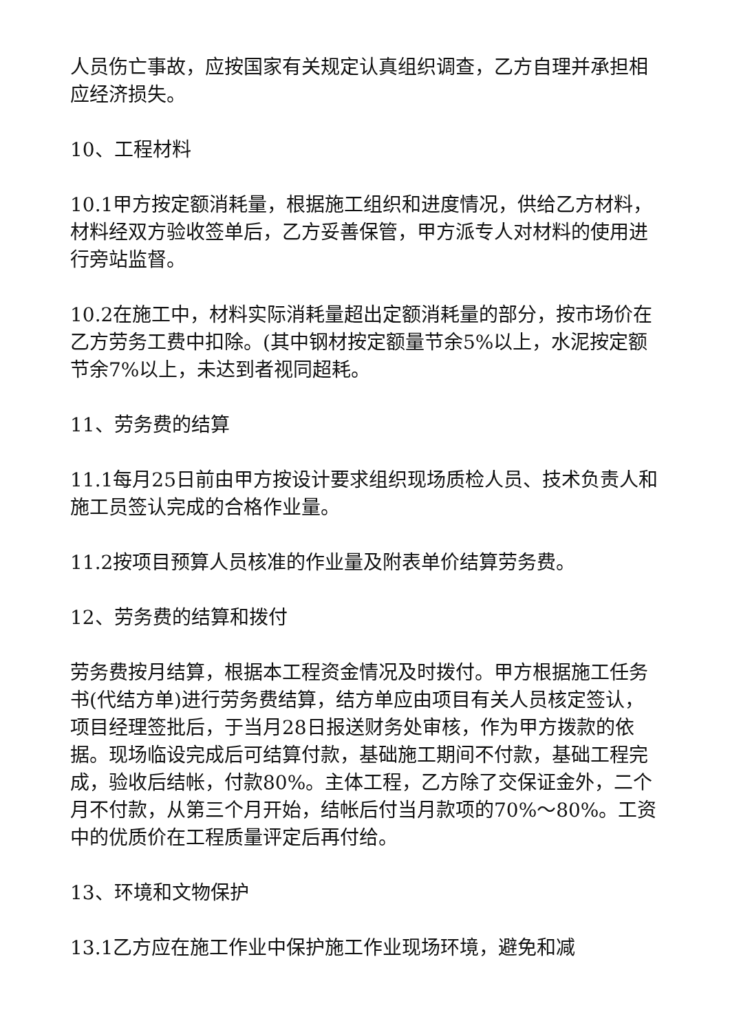人员伤亡事故，应按国家有关规定认真组织调查，乙方自理并承担相应经济损失。
10、工程材料
10.1甲方按定额消耗量，根据施工组织和进度情况，供给乙方材料，材料经双方验收签单后，乙方妥善保管，甲方派专人对材料的使用进行旁站监督。
10.2在施工中，材料实际消耗量超出定额消耗量的部分，按市场价在乙方劳务工费中扣除。(其中钢材按定额量节余5%以上，水泥按定额节余7%以上，未达到者视同超耗。
11、劳务费的结算
11.1每月25日前由甲方按设计要求组织现场质检人员、技术负责人和施工员签认完成的合格作业量。
11.2按项目预算人员核准的作业量及附表单价结算劳务费。
12、劳务费的结算和拨付
劳务费按月结算，根据本工程资金情况及时拨付。甲方根据施工任务书(代结方单)进行劳务费结算，结方单应由项目有关人员核定签认，项目经理签批后，于当月28日报送财务处审核，作为甲方拨款的依据。现场临设完成后可结算付款，基础施工期间不付款，基础工程完成，验收后结帐，付款80%。主体工程，乙方除了交保证金外，二个月不付款，从第三个月开始，结帐后付当月款项的70%～80%。工资中的优质价在工程质量评定后再付给。
13、环境和文物保护
13.1乙方应在施工作业中保护施工作业现场环境，避免和减